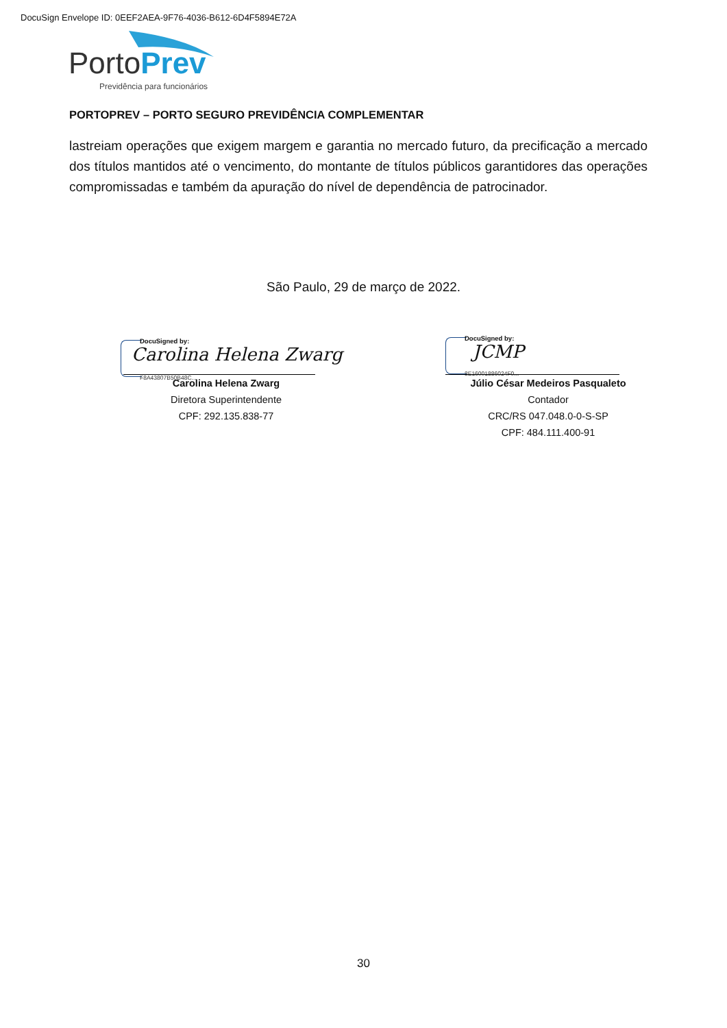DocuSign Envelope ID: 0EEF2AEA-9F76-4036-B612-6D4F5894E72A
Porto Prev
Previdência para funcionários
PORTOPREV – PORTO SEGURO PREVIDÊNCIA COMPLEMENTAR
lastreiam operações que exigem margem e garantia no mercado futuro, da precificação a mercado dos títulos mantidos até o vencimento, do montante de títulos públicos garantidores das operações compromissadas e também da apuração do nível de dependência de patrocinador.
São Paulo, 29 de março de 2022.
DocuSigned by:
Carolina Helena Zwarg
F8A43807B50B48C...
Carolina Helena Zwarg
Diretora Superintendente
CPF: 292.135.838-77
DocuSigned by:
JCMP
8E16001886024F0...
Júlio César Medeiros Pasqualeto
Contador
CRC/RS 047.048.0-0-S-SP
CPF: 484.111.400-91
30